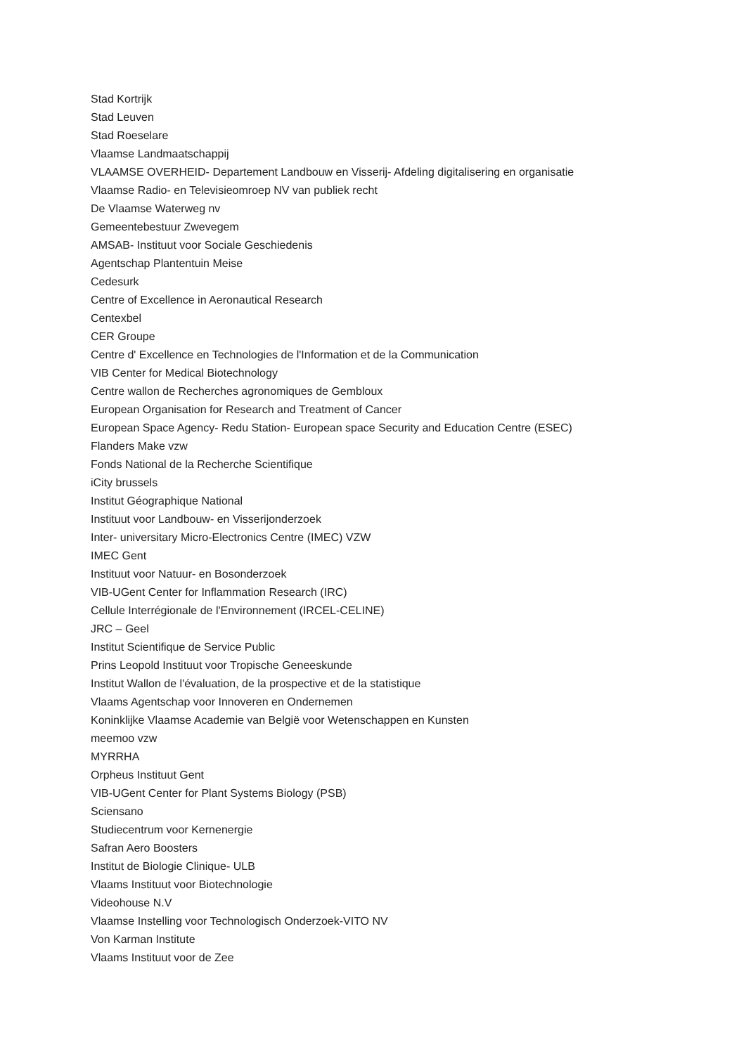Stad Kortrijk
Stad Leuven
Stad Roeselare
Vlaamse Landmaatschappij
VLAAMSE OVERHEID- Departement Landbouw en Visserij- Afdeling digitalisering en organisatie
Vlaamse Radio- en Televisieomroep NV van publiek recht
De Vlaamse Waterweg nv
Gemeentebestuur Zwevegem
AMSAB- Instituut voor Sociale Geschiedenis
Agentschap Plantentuin Meise
Cedesurk
Centre of Excellence in Aeronautical Research
Centexbel
CER Groupe
Centre d' Excellence en Technologies de l'Information et de la Communication
VIB Center for Medical Biotechnology
Centre wallon de Recherches agronomiques de Gembloux
European Organisation for Research and Treatment of Cancer
European Space Agency- Redu Station- European space Security and Education Centre (ESEC)
Flanders Make vzw
Fonds National de la Recherche Scientifique
iCity brussels
Institut Géographique National
Instituut voor Landbouw- en Visserijonderzoek
Inter- universitary Micro-Electronics Centre (IMEC) VZW
IMEC Gent
Instituut voor Natuur- en Bosonderzoek
VIB-UGent Center for Inflammation Research (IRC)
Cellule Interrégionale de l'Environnement (IRCEL-CELINE)
JRC – Geel
Institut Scientifique de Service Public
Prins Leopold Instituut voor Tropische Geneeskunde
Institut Wallon de l'évaluation, de la prospective et de la statistique
Vlaams Agentschap voor Innoveren en Ondernemen
Koninklijke Vlaamse Academie van België voor Wetenschappen en Kunsten
meemoo vzw
MYRRHA
Orpheus Instituut Gent
VIB-UGent Center for Plant Systems Biology (PSB)
Sciensano
Studiecentrum voor Kernenergie
Safran Aero Boosters
Institut de Biologie Clinique- ULB
Vlaams Instituut voor Biotechnologie
Videohouse N.V
Vlaamse Instelling voor Technologisch Onderzoek-VITO NV
Von Karman Institute
Vlaams Instituut voor de Zee